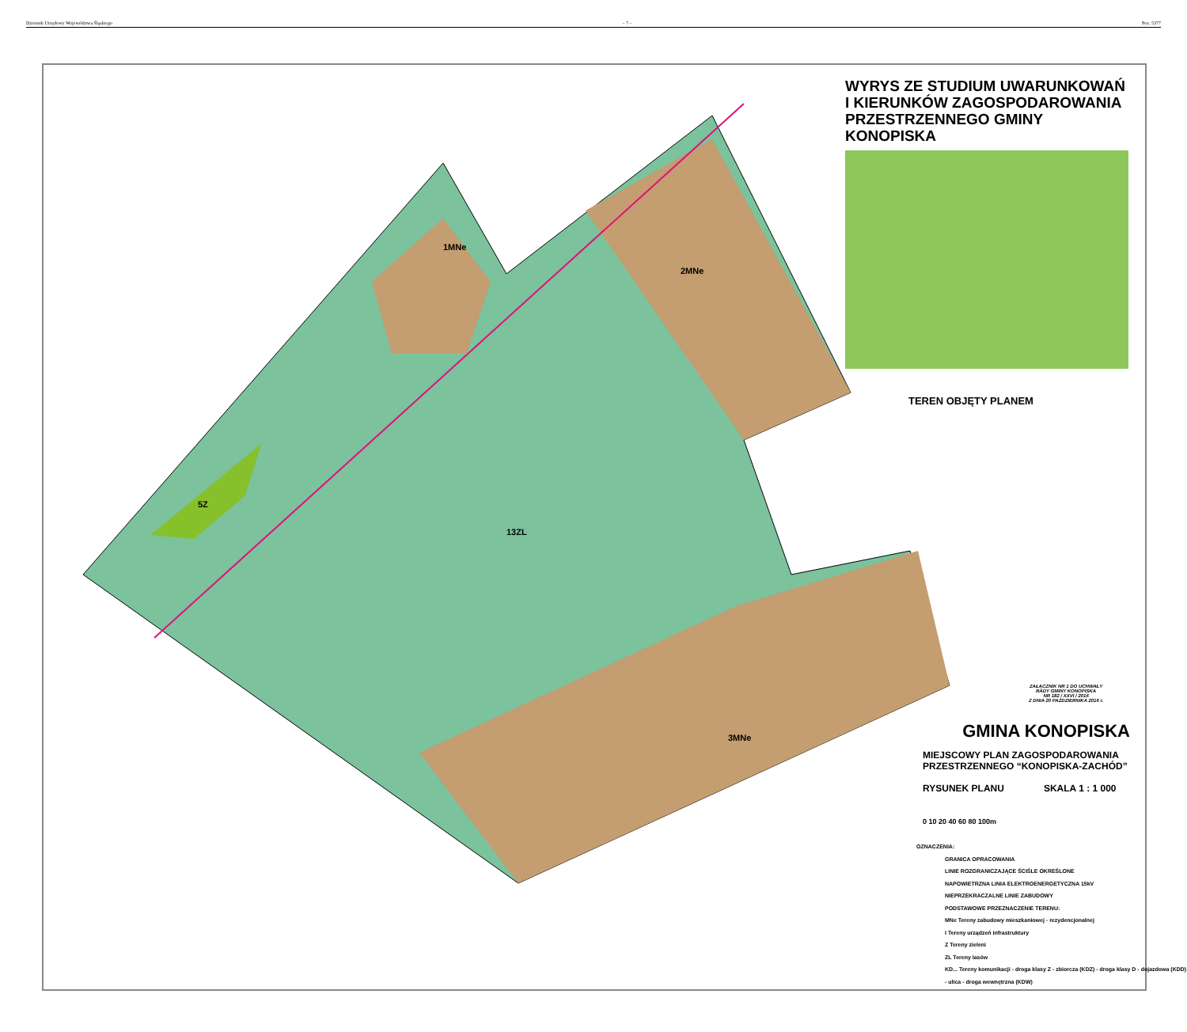Dziennik Urzędowy Województwa Śląskiego – 7 – Poz. 5377
WYRYS ZE STUDIUM UWARUNKOWAŃ I KIERUNKÓW ZAGOSPODAROWANIA PRZESTRZENNEGO GMINY KONOPISKA
TEREN OBJĘTY PLANEM
ZAŁĄCZNIK NR 1 DO UCHWAŁY
RADY GMINY KONOPISKA
NR 182 / XXVI / 2016
Z DNIA 20 PAŹDZIERNIKA 2016 r.
GMINA KONOPISKA
MIEJSCOWY PLAN ZAGOSPODAROWANIA PRZESTRZENNEGO “KONOPISKA-ZACHÓD”
RYSUNEK PLANU SKALA 1 : 1 000
0 10 20 40 60 80 100m
OZNACZENIA:
GRANICA OPRACOWANIA
LINIE ROZGRANICZAJĄCE ŚCIŚLE OKREŚLONE
NAPOWIETRZNA LINIA ELEKTROENERGETYCZNA 15kV
NIEPRZEKRACZALNE LINIE ZABUDOWY
PODSTAWOWE PRZEZNACZENIE TERENU:
MNe Tereny zabudowy mieszkaniowej - rezydencjonalnej
I Tereny urządzeń infrastruktury
Z Tereny zieleni
ZL Tereny lasów
KD... Tereny komunikacji - droga klasy Z - zbiorcza (KDZ) - droga klasy D - dojazdowa (KDD) - ulica - droga wewnętrzna (KDW)
1MNe
13ZL
5Z
2MNe
3MNe